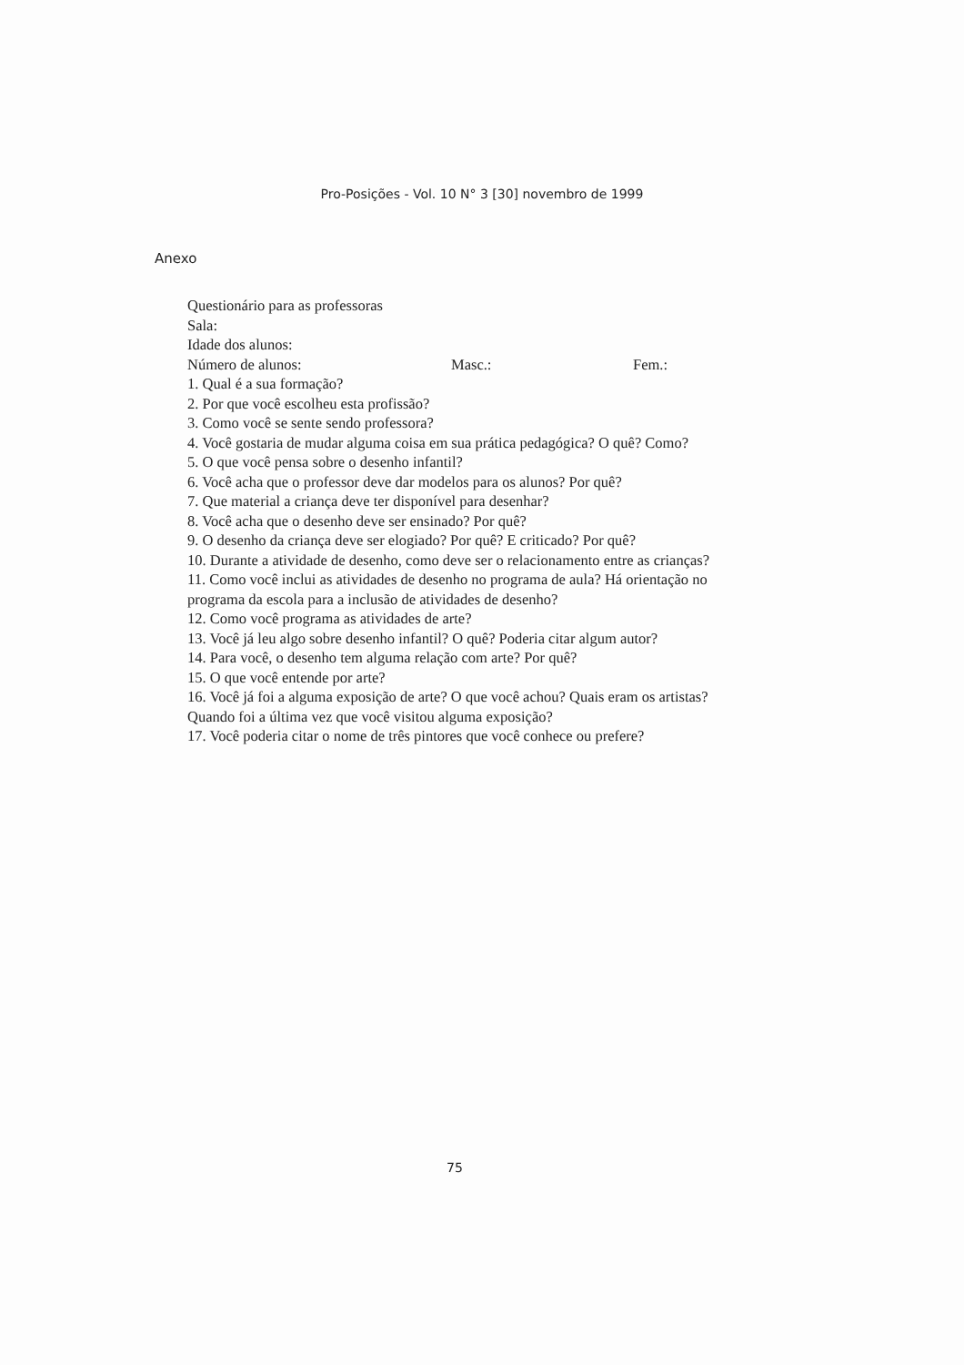Pro-Posições - Vol. 10 N° 3 [30] novembro de 1999
Anexo
Questionário para as professoras
Sala:
Idade dos alunos:
Número de alunos: Masc.: Fem.:
1. Qual é a sua formação?
2. Por que você escolheu esta profissão?
3. Como você se sente sendo professora?
4. Você gostaria de mudar alguma coisa em sua prática pedagógica? O quê? Como?
5. O que você pensa sobre o desenho infantil?
6. Você acha que o professor deve dar modelos para os alunos? Por quê?
7. Que material a criança deve ter disponível para desenhar?
8. Você acha que o desenho deve ser ensinado? Por quê?
9. O desenho da criança deve ser elogiado? Por quê? E criticado? Por quê?
10. Durante a atividade de desenho, como deve ser o relacionamento entre as crianças?
11. Como você inclui as atividades de desenho no programa de aula? Há orientação no programa da escola para a inclusão de atividades de desenho?
12. Como você programa as atividades de arte?
13. Você já leu algo sobre desenho infantil? O quê? Poderia citar algum autor?
14. Para você, o desenho tem alguma relação com arte? Por quê?
15. O que você entende por arte?
16. Você já foi a alguma exposição de arte? O que você achou? Quais eram os artistas? Quando foi a última vez que você visitou alguma exposição?
17. Você poderia citar o nome de três pintores que você conhece ou prefere?
75